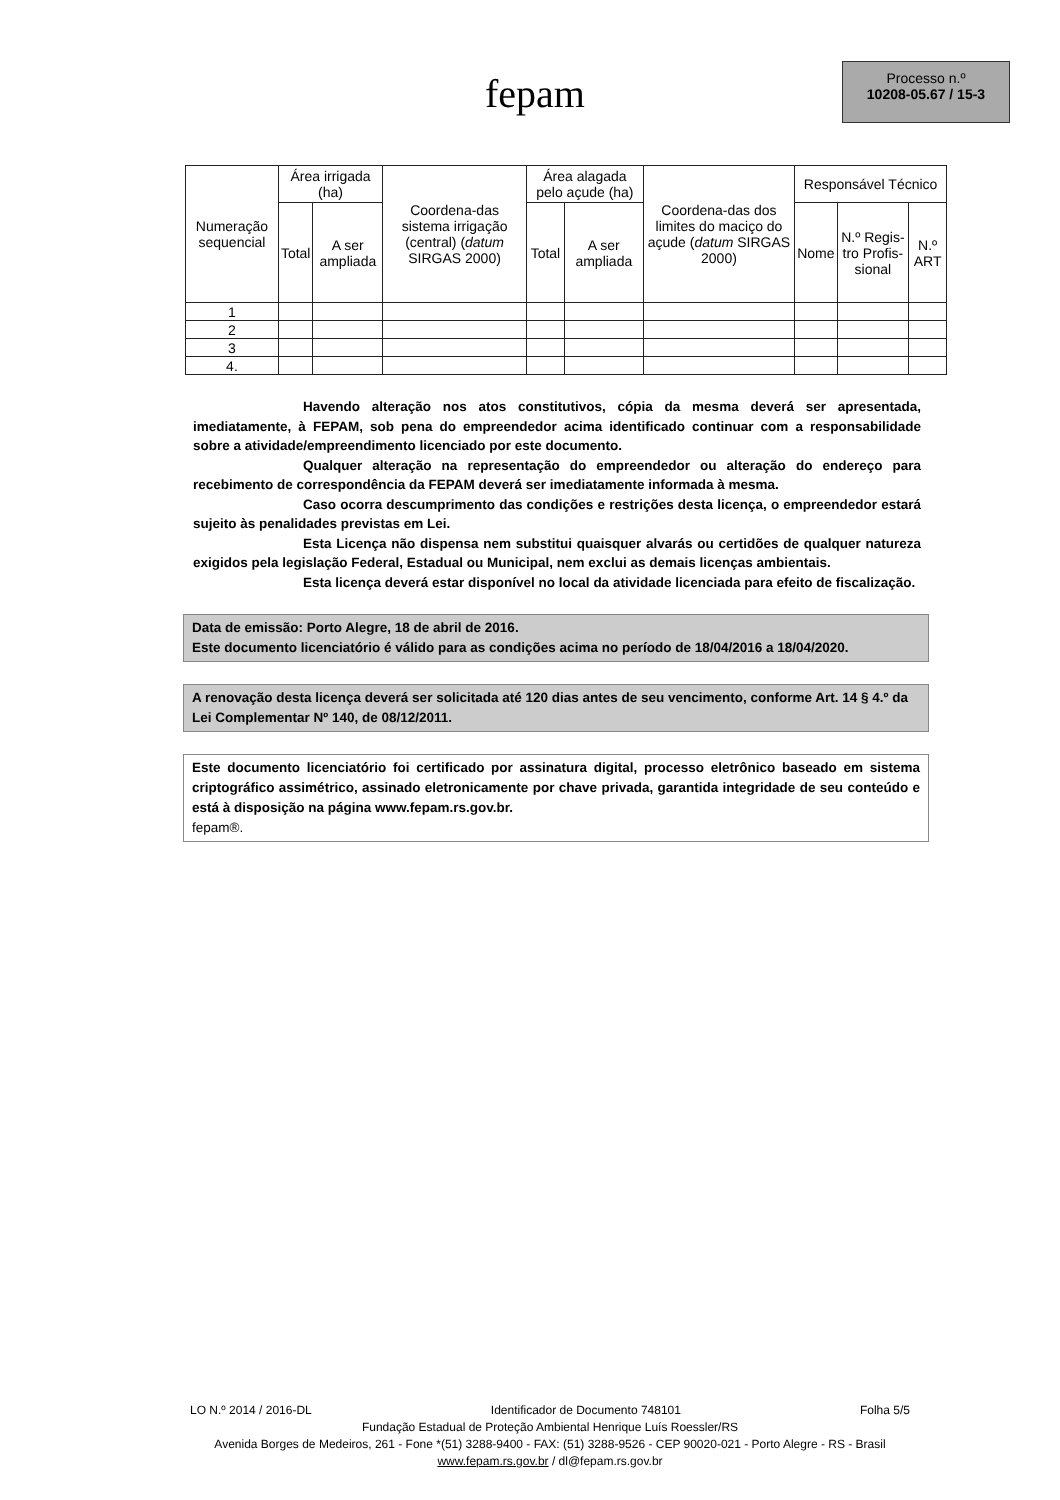fepam
Processo n.º
10208-05.67 / 15-3
| Numeração sequencial | Área irrigada (ha) | | Coordena-das sistema irrigação (central) ( datum SIRGAS 2000) | Área alagada pelo açude (ha) | | Coordena-das dos limites do maciço do açude ( datum SIRGAS 2000) | Responsável Técnico | | |
| --- | --- | --- | --- | --- | --- | --- | --- | --- | --- |
| | Total | A ser ampliada | | Total | A ser ampliada | | Nome | N.º Regis-tro Profis-sional | N.º ART |
| 1 | | | | | | | | | |
| 2 | | | | | | | | | |
| 3 | | | | | | | | | |
| 4. | | | | | | | | | |
Havendo alteração nos atos constitutivos, cópia da mesma deverá ser apresentada, imediatamente, à FEPAM, sob pena do empreendedor acima identificado continuar com a responsabilidade sobre a atividade/empreendimento licenciado por este documento.
Qualquer alteração na representação do empreendedor ou alteração do endereço para recebimento de correspondência da FEPAM deverá ser imediatamente informada à mesma.
Caso ocorra descumprimento das condições e restrições desta licença, o empreendedor estará sujeito às penalidades previstas em Lei.
Esta Licença não dispensa nem substitui quaisquer alvarás ou certidões de qualquer natureza exigidos pela legislação Federal, Estadual ou Municipal, nem exclui as demais licenças ambientais.
Esta licença deverá estar disponível no local da atividade licenciada para efeito de fiscalização.
Data de emissão: Porto Alegre, 18 de abril de 2016.
Este documento licenciatório é válido para as condições acima no período de 18/04/2016 a 18/04/2020.
A renovação desta licença deverá ser solicitada até 120 dias antes de seu vencimento, conforme Art. 14 § 4.º da Lei Complementar Nº 140, de 08/12/2011.
Este documento licenciatório foi certificado por assinatura digital, processo eletrônico baseado em sistema criptográfico assimétrico, assinado eletronicamente por chave privada, garantida integridade de seu conteúdo e está à disposição na página www.fepam.rs.gov.br.
fepam®.
LO N.º 2014 / 2016-DL Identificador de Documento 748101 Folha 5/5
Fundação Estadual de Proteção Ambiental Henrique Luís Roessler/RS
Avenida Borges de Medeiros, 261 - Fone *(51) 3288-9400 - FAX: (51) 3288-9526 - CEP 90020-021 - Porto Alegre - RS - Brasil
www.fepam.rs.gov.br / dl@fepam.rs.gov.br